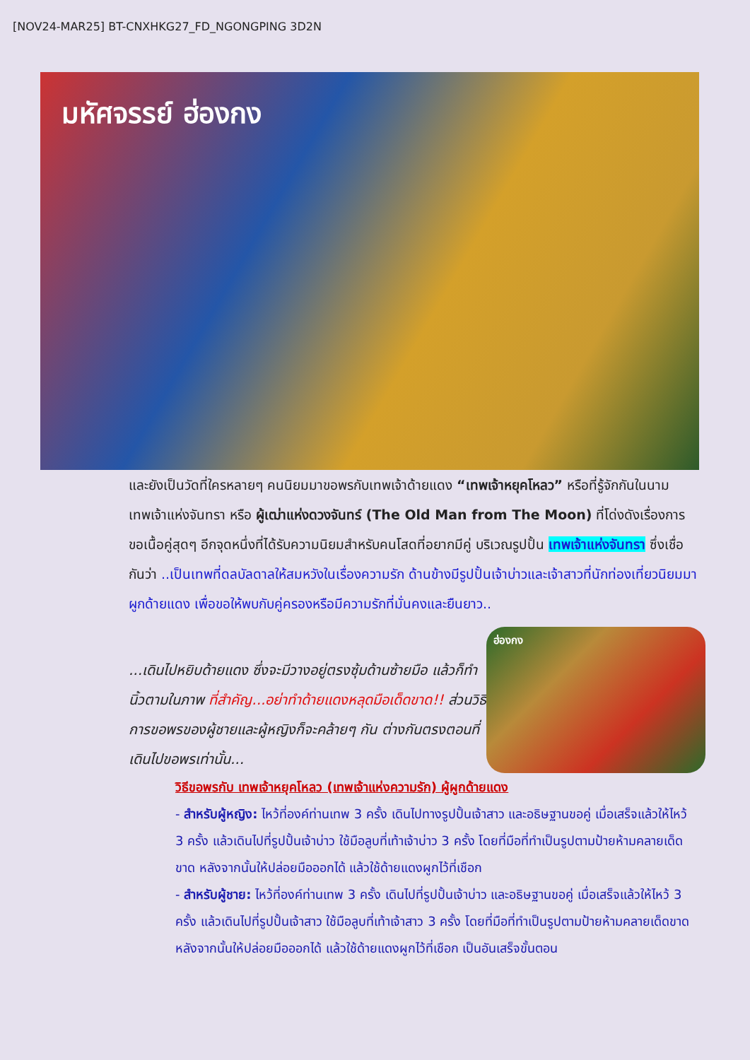[NOV24-MAR25] BT-CNXHKG27_FD_NGONGPING 3D2N
มหัศจรรย์ ฮ่องกง
และยังเป็นวัดที่ใครหลายๆ คนนิยมมาขอพรกับเทพเจ้าด้ายแดง “เทพเจ้าหยุคโหลว” หรือที่รู้จักกันในนามเทพเจ้าแห่งจันทรา หรือ ผู้เฒ่าแห่งดวงจันทร์ (The Old Man from The Moon) ที่โด่งดังเรื่องการขอเนื้อคู่สุดๆ อีกจุดหนึ่งที่ได้รับความนิยมสำหรับคนโสดที่อยากมีคู่ บริเวณรูปปั้น เทพเจ้าแห่งจันทรา ซึ่งเชื่อกันว่า ..เป็นเทพที่ดลบัลดาลให้สมหวังในเรื่องความรัก ด้านข้างมีรูปปั้นเจ้าบ่าวและเจ้าสาวที่นักท่องเที่ยวนิยมมาผูกด้ายแดง เพื่อขอให้พบกับคู่ครองหรือมีความรักที่มั่นคงและยืนยาว..
...เดินไปหยิบด้ายแดง ซึ่งจะมีวางอยู่ตรงซุ้มด้านซ้ายมือ แล้วก็ทำนิ้วตามในภาพ ที่สำคัญ...อย่าทำด้ายแดงหลุดมือเด็ดขาด!! ส่วนวิธีการขอพรของผู้ชายและผู้หญิงก็จะคล้ายๆ กัน ต่างกันตรงตอนที่เดินไปขอพรเท่านั้น...
ฮ่องกง
วิธีขอพรกับ เทพเจ้าหยุคโหลว (เทพเจ้าแห่งความรัก) ผู้ผูกด้ายแดง
- สำหรับผู้หญิง: ไหว้ที่องค์ท่านเทพ 3 ครั้ง เดินไปทางรูปปั้นเจ้าสาว และอธิษฐานขอคู่ เมื่อเสร็จแล้วให้ไหว้ 3 ครั้ง แล้วเดินไปที่รูปปั้นเจ้าบ่าว ใช้มือลูบที่เท้าเจ้าบ่าว 3 ครั้ง โดยที่มือที่ทำเป็นรูปตามป้ายห้ามคลายเด็ดขาด หลังจากนั้นให้ปล่อยมือออกได้ แล้วใช้ด้ายแดงผูกไว้ที่เชือก
- สำหรับผู้ชาย: ไหว้ที่องค์ท่านเทพ 3 ครั้ง เดินไปที่รูปปั้นเจ้าบ่าว และอธิษฐานขอคู่ เมื่อเสร็จแล้วให้ไหว้ 3 ครั้ง แล้วเดินไปที่รูปปั้นเจ้าสาว ใช้มือลูบที่เท้าเจ้าสาว 3 ครั้ง โดยที่มือที่ทำเป็นรูปตามป้ายห้ามคลายเด็ดขาด หลังจากนั้นให้ปล่อยมือออกได้ แล้วใช้ด้ายแดงผูกไว้ที่เชือก เป็นอันเสร็จขั้นตอน